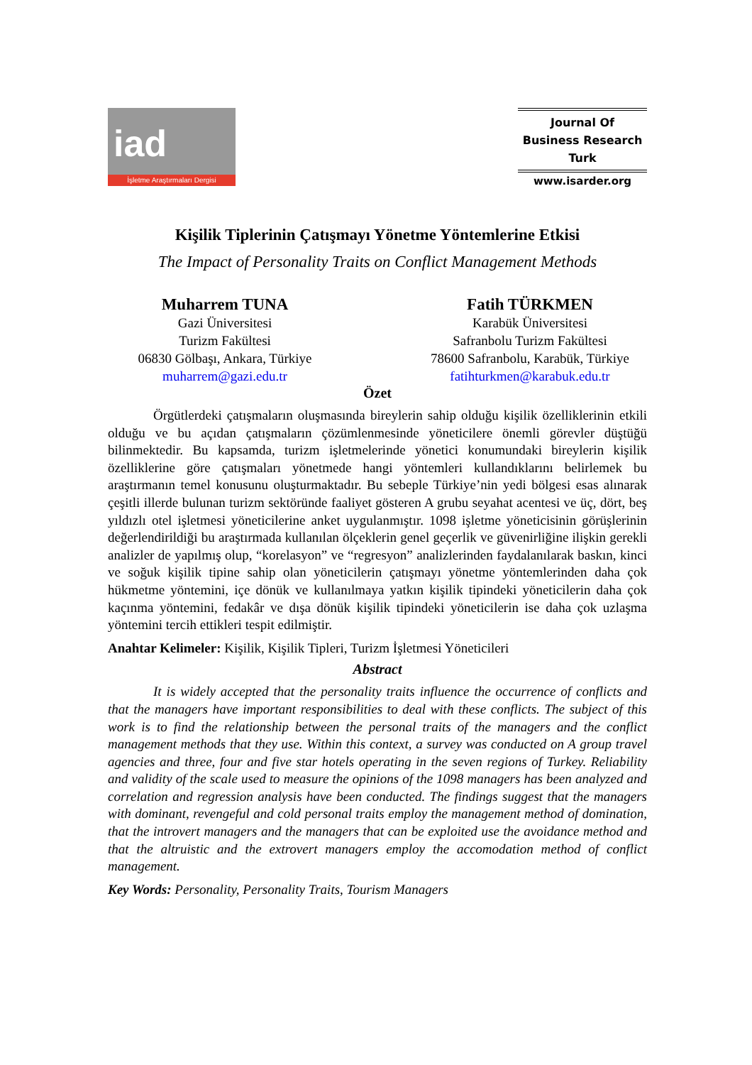iad
İşletme Araştırmaları Dergisi
Journal Of
Business Research
Turk
www.isarder.org
Kişilik Tiplerinin Çatışmayı Yönetme Yöntemlerine Etkisi
The Impact of Personality Traits on Conflict Management Methods
Muharrem TUNA
Gazi Üniversitesi
Turizm Fakültesi
06830 Gölbaşı, Ankara, Türkiye
muharrem@gazi.edu.tr
Fatih TÜRKMEN
Karabük Üniversitesi
Safranbolu Turizm Fakültesi
78600 Safranbolu, Karabük, Türkiye
fatihturkmen@karabuk.edu.tr
Özet
Örgütlerdeki çatışmaların oluşmasında bireylerin sahip olduğu kişilik özelliklerinin etkili olduğu ve bu açıdan çatışmaların çözümlenmesinde yöneticilere önemli görevler düştüğü bilinmektedir. Bu kapsamda, turizm işletmelerinde yönetici konumundaki bireylerin kişilik özelliklerine göre çatışmaları yönetmede hangi yöntemleri kullandıklarını belirlemek bu araştırmanın temel konusunu oluşturmaktadır. Bu sebeple Türkiye’nin yedi bölgesi esas alınarak çeşitli illerde bulunan turizm sektöründe faaliyet gösteren A grubu seyahat acentesi ve üç, dört, beş yıldızlı otel işletmesi yöneticilerine anket uygulanmıştır. 1098 işletme yöneticisinin görüşlerinin değerlendirildiği bu araştırmada kullanılan ölçeklerin genel geçerlik ve güvenirliğine ilişkin gerekli analizler de yapılmış olup, “korelasyon” ve “regresyon” analizlerinden faydalanılarak baskın, kinci ve soğuk kişilik tipine sahip olan yöneticilerin çatışmayı yönetme yöntemlerinden daha çok hükmetme yöntemini, içe dönük ve kullanılmaya yatkın kişilik tipindeki yöneticilerin daha çok kaçınma yöntemini, fedakâr ve dışa dönük kişilik tipindeki yöneticilerin ise daha çok uzlaşma yöntemini tercih ettikleri tespit edilmiştir.
Anahtar Kelimeler: Kişilik, Kişilik Tipleri, Turizm İşletmesi Yöneticileri
Abstract
It is widely accepted that the personality traits influence the occurrence of conflicts and that the managers have important responsibilities to deal with these conflicts. The subject of this work is to find the relationship between the personal traits of the managers and the conflict management methods that they use. Within this context, a survey was conducted on A group travel agencies and three, four and five star hotels operating in the seven regions of Turkey. Reliability and validity of the scale used to measure the opinions of the 1098 managers has been analyzed and correlation and regression analysis have been conducted. The findings suggest that the managers with dominant, revengeful and cold personal traits employ the management method of domination, that the introvert managers and the managers that can be exploited use the avoidance method and that the altruistic and the extrovert managers employ the accomodation method of conflict management.
Key Words: Personality, Personality Traits, Tourism Managers